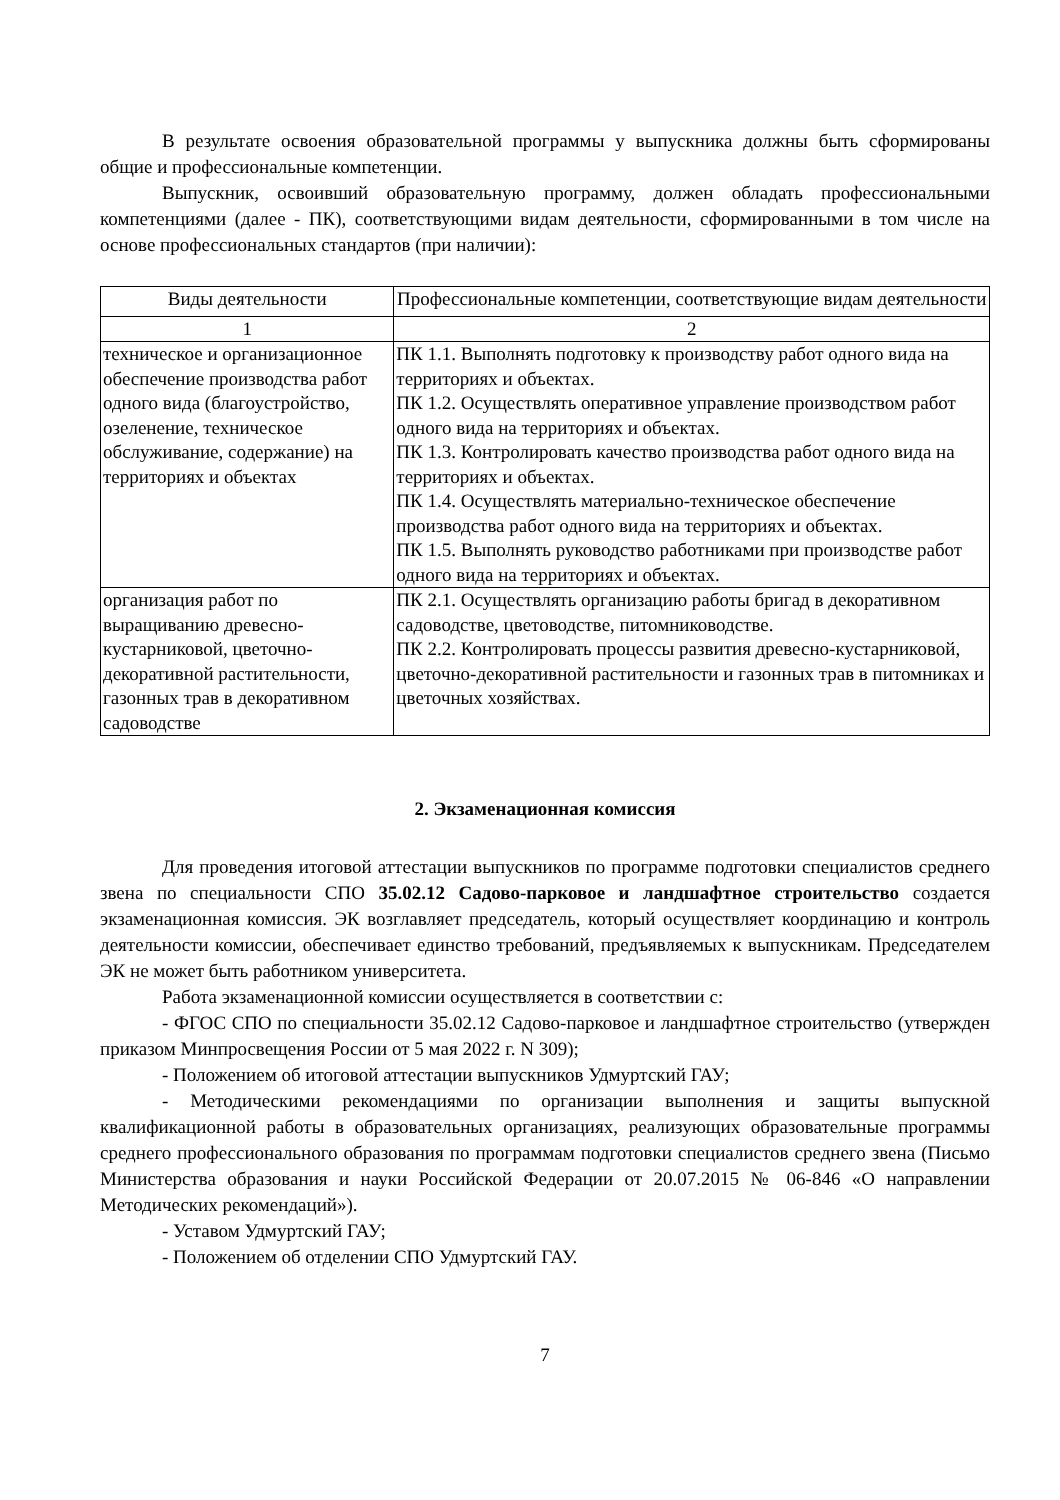В результате освоения образовательной программы у выпускника должны быть сформированы общие и профессиональные компетенции.
Выпускник, освоивший образовательную программу, должен обладать профессиональными компетенциями (далее - ПК), соответствующими видам деятельности, сформированными в том числе на основе профессиональных стандартов (при наличии):
| Виды деятельности | Профессиональные компетенции, соответствующие видам деятельности |
| 1 | 2 |
| техническое и организационное обеспечение производства работ одного вида (благоустройство, озеленение, техническое обслуживание, содержание) на территориях и объектах | ПК 1.1. Выполнять подготовку к производству работ одного вида на территориях и объектах. ПК 1.2. Осуществлять оперативное управление производством работ одного вида на территориях и объектах. ПК 1.3. Контролировать качество производства работ одного вида на территориях и объектах. ПК 1.4. Осуществлять материально-техническое обеспечение производства работ одного вида на территориях и объектах. ПК 1.5. Выполнять руководство работниками при производстве работ одного вида на территориях и объектах. |
| организация работ по выращиванию древесно-кустарниковой, цветочно-декоративной растительности, газонных трав в декоративном садоводстве | ПК 2.1. Осуществлять организацию работы бригад в декоративном садоводстве, цветоводстве, питомниководстве. ПК 2.2. Контролировать процессы развития древесно-кустарниковой, цветочно-декоративной растительности и газонных трав в питомниках и цветочных хозяйствах. |
2. Экзаменационная комиссия
Для проведения итоговой аттестации выпускников по программе подготовки специалистов среднего звена по специальности СПО 35.02.12 Садово-парковое и ландшафтное строительство создается экзаменационная комиссия. ЭК возглавляет председатель, который осуществляет координацию и контроль деятельности комиссии, обеспечивает единство требований, предъявляемых к выпускникам. Председателем ЭК не может быть работником университета.
Работа экзаменационной комиссии осуществляется в соответствии с:
- ФГОС СПО по специальности 35.02.12 Садово-парковое и ландшафтное строительство (утвержден приказом Минпросвещения России от 5 мая 2022 г. N 309);
- Положением об итоговой аттестации выпускников Удмуртский ГАУ;
- Методическими рекомендациями по организации выполнения и защиты выпускной квалификационной работы в образовательных организациях, реализующих образовательные программы среднего профессионального образования по программам подготовки специалистов среднего звена (Письмо Министерства образования и науки Российской Федерации от 20.07.2015 № 06-846 «О направлении Методических рекомендаций»).
- Уставом Удмуртский ГАУ;
- Положением об отделении СПО Удмуртский ГАУ.
7